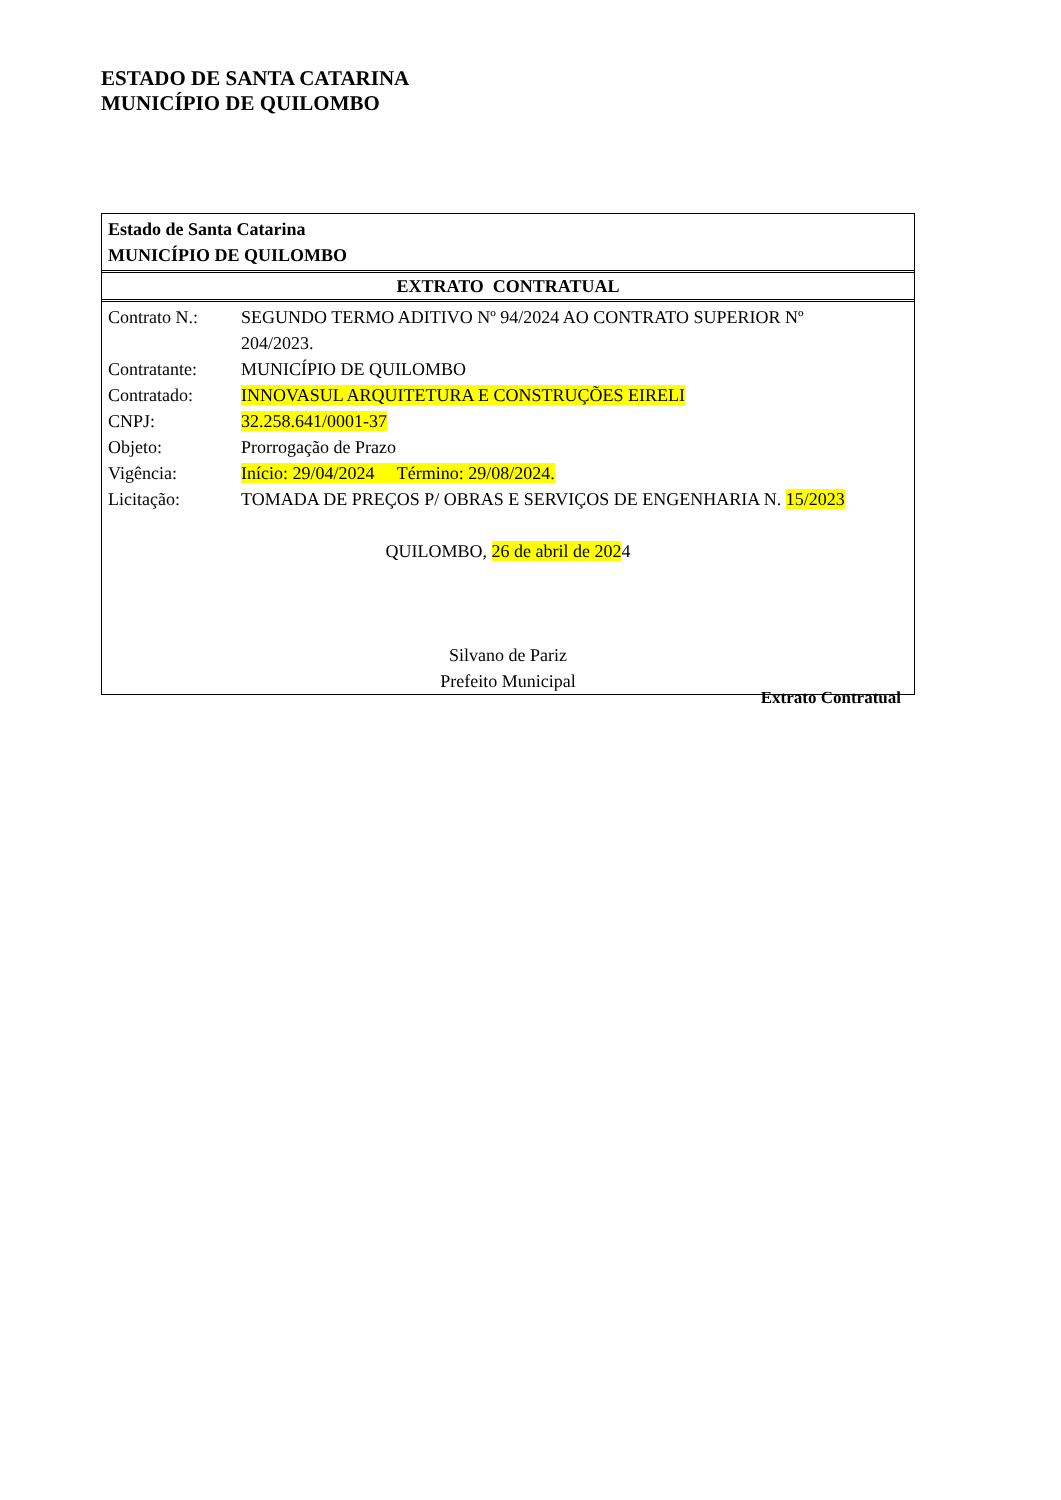ESTADO DE SANTA CATARINA
MUNICÍPIO DE QUILOMBO
Estado de Santa Catarina
MUNICÍPIO DE QUILOMBO
EXTRATO CONTRATUAL
| Contrato N.: | SEGUNDO TERMO ADITIVO Nº 94/2024 AO CONTRATO SUPERIOR Nº 204/2023. |
| Contratante: | MUNICÍPIO DE QUILOMBO |
| Contratado: | INNOVASUL ARQUITETURA E CONSTRUÇÕES EIRELI |
| CNPJ: | 32.258.641/0001-37 |
| Objeto: | Prorrogação de Prazo |
| Vigência: | Início: 29/04/2024 Término: 29/08/2024. |
| Licitação: | TOMADA DE PREÇOS P/ OBRAS E SERVIÇOS DE ENGENHARIA N. 15/2023 |
QUILOMBO, 26 de abril de 2024
Silvano de Pariz
Prefeito Municipal
Extrato Contratual